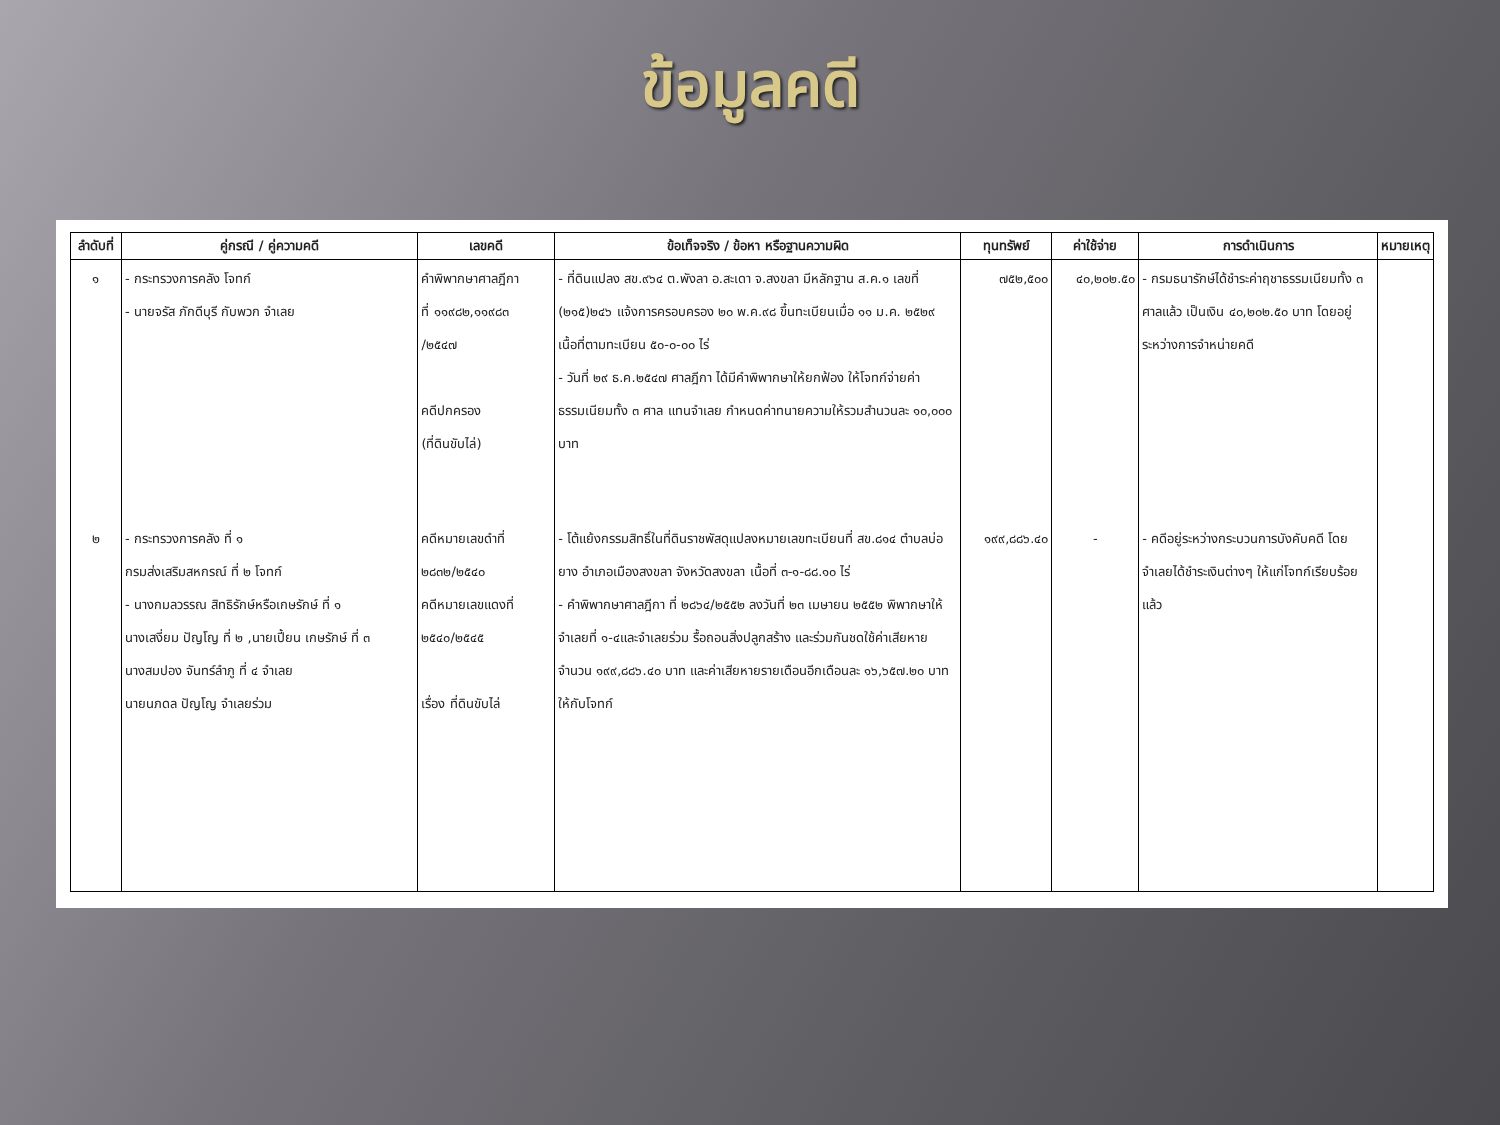ข้อมูลคดี
| ลำดับที่ | คู่กรณี / คู่ความคดี | เลขคดี | ข้อเท็จจริง / ข้อหา หรือฐานความผิด | ทุนทรัพย์ | ค่าใช้จ่าย | การดำเนินการ | หมายเหตุ |
| --- | --- | --- | --- | --- | --- | --- | --- |
| ๑ | - กระทรวงการคลัง โจทก์ - นายจรัส ภักดีบุรี กับพวก จำเลย | คำพิพากษาศาลฎีกา ที่ ๑๑๙๘๒,๑๑๙๘๓ /๒๕๔๗ คดีปกครอง (ที่ดินขับไล่) | - ที่ดินแปลง สข.๙๖๔ ต.พังลา อ.สะเดา จ.สงขลา มีหลักฐาน ส.ค.๑ เลขที่ (๒๑๕)๒๔๖ แจ้งการครอบครอง ๒๐ พ.ค.๙๘ ขึ้นทะเบียนเมื่อ ๑๑ ม.ค. ๒๕๒๙ เนื้อที่ตามทะเบียน ๕๐-๐-๐๐ ไร่ - วันที่ ๒๙ ธ.ค.๒๕๔๗ ศาลฎีกา ได้มีคำพิพากษาให้ยกฟ้อง ให้โจทก์จ่ายค่าธรรมเนียมทั้ง ๓ ศาล แทนจำเลย กำหนดค่าทนายความให้รวมสำนวนละ ๑๐,๐๐๐ บาท | ๗๕๒,๕๐๐ | ๔๐,๒๐๒.๕๐ | - กรมธนารักษ์ได้ชำระค่าฤชาธรรมเนียมทั้ง ๓ ศาลแล้ว เป็นเงิน ๔๐,๒๐๒.๕๐ บาท โดยอยู่ระหว่างการจำหน่ายคดี | |
| ๒ | - กระทรวงการคลัง ที่ ๑ กรมส่งเสริมสหกรณ์ ที่ ๒ โจทก์ - นางกมลวรรณ สิทธิรักษ์หรือเกษรักษ์ ที่ ๑ นางเสงี่ยม ปัญโญ ที่ ๒ ,นายเปี้ยน เกษรักษ์ ที่ ๓ นางสมปอง จันทร์ลำภู ที่ ๔ จำเลย นายนภดล ปัญโญ จำเลยร่วม | คดีหมายเลขดำที่ ๒๘๓๒/๒๕๔๐ คดีหมายเลขแดงที่ ๒๕๔๐/๒๕๔๕ เรื่อง ที่ดินขับไล่ | - โต้แย้งกรรมสิทธิ์ในที่ดินราชพัสดุแปลงหมายเลขทะเบียนที่ สข.๘๑๔ ตำบลบ่อยาง อำเภอเมืองสงขลา จังหวัดสงขลา เนื้อที่ ๓-๑-๘๘.๑๐ ไร่ - คำพิพากษาศาลฎีกา ที่ ๒๘๖๔/๒๕๕๒ ลงวันที่ ๒๓ เมษายน ๒๕๕๒ พิพากษาให้จำเลยที่ ๑-๔และจำเลยร่วม รื้อถอนสิ่งปลูกสร้าง และร่วมกันชดใช้ค่าเสียหายจำนวน ๑๙๙,๘๘๖.๔๐ บาท และค่าเสียหายรายเดือนอีกเดือนละ ๑๖,๖๕๗.๒๐ บาท ให้กับโจทก์ | ๑๙๙,๘๘๖.๔๐ | - | - คดีอยู่ระหว่างกระบวนการบังคับคดี โดยจำเลยได้ชำระเงินต่างๆ ให้แก่โจทก์เรียบร้อยแล้ว | |